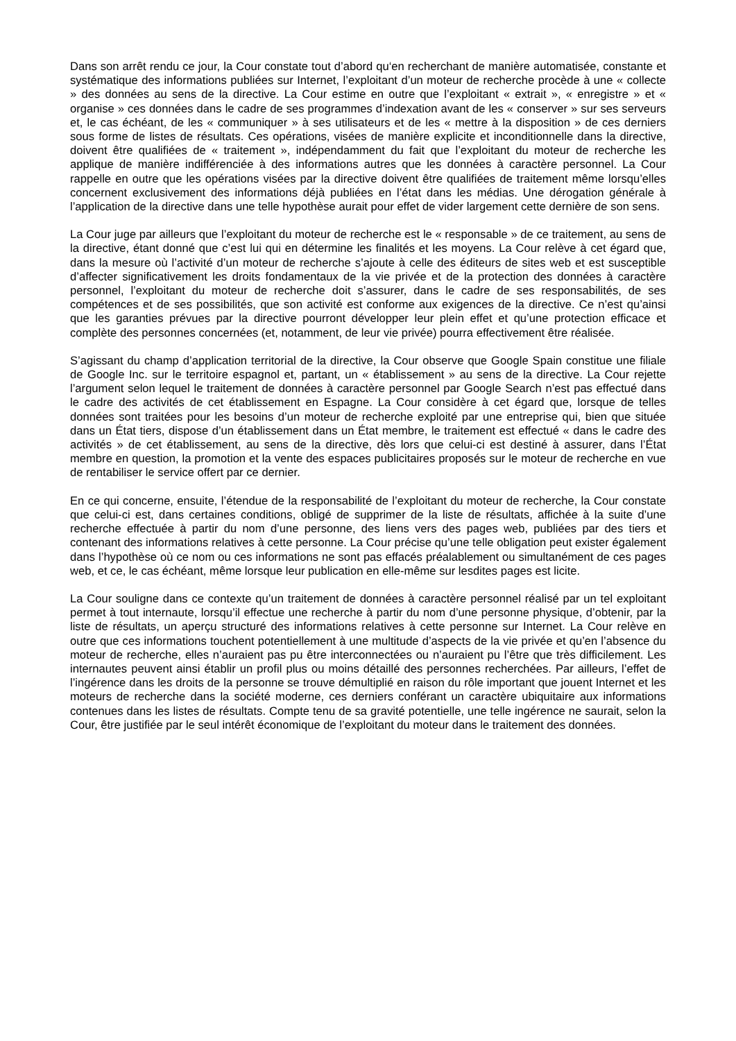Dans son arrêt rendu ce jour, la Cour constate tout d’abord qu‘en recherchant de manière automatisée, constante et systématique des informations publiées sur Internet, l’exploitant d’un moteur de recherche procède à une « collecte » des données au sens de la directive. La Cour estime en outre que l’exploitant « extrait », « enregistre » et « organise » ces données dans le cadre de ses programmes d’indexation avant de les « conserver » sur ses serveurs et, le cas échéant, de les « communiquer » à ses utilisateurs et de les « mettre à la disposition » de ces derniers sous forme de listes de résultats. Ces opérations, visées de manière explicite et inconditionnelle dans la directive, doivent être qualifiées de « traitement », indépendamment du fait que l’exploitant du moteur de recherche les applique de manière indifférenciée à des informations autres que les données à caractère personnel. La Cour rappelle en outre que les opérations visées par la directive doivent être qualifiées de traitement même lorsqu’elles concernent exclusivement des informations déjà publiées en l’état dans les médias. Une dérogation générale à l’application de la directive dans une telle hypothèse aurait pour effet de vider largement cette dernière de son sens.
La Cour juge par ailleurs que l’exploitant du moteur de recherche est le « responsable » de ce traitement, au sens de la directive, étant donné que c’est lui qui en détermine les finalités et les moyens. La Cour relève à cet égard que, dans la mesure où l’activité d’un moteur de recherche s’ajoute à celle des éditeurs de sites web et est susceptible d’affecter significativement les droits fondamentaux de la vie privée et de la protection des données à caractère personnel, l’exploitant du moteur de recherche doit s’assurer, dans le cadre de ses responsabilités, de ses compétences et de ses possibilités, que son activité est conforme aux exigences de la directive. Ce n’est qu’ainsi que les garanties prévues par la directive pourront développer leur plein effet et qu’une protection efficace et complète des personnes concernées (et, notamment, de leur vie privée) pourra effectivement être réalisée.
S’agissant du champ d’application territorial de la directive, la Cour observe que Google Spain constitue une filiale de Google Inc. sur le territoire espagnol et, partant, un « établissement » au sens de la directive. La Cour rejette l’argument selon lequel le traitement de données à caractère personnel par Google Search n’est pas effectué dans le cadre des activités de cet établissement en Espagne. La Cour considère à cet égard que, lorsque de telles données sont traitées pour les besoins d’un moteur de recherche exploité par une entreprise qui, bien que située dans un État tiers, dispose d’un établissement dans un État membre, le traitement est effectué « dans le cadre des activités » de cet établissement, au sens de la directive, dès lors que celui-ci est destiné à assurer, dans l’État membre en question, la promotion et la vente des espaces publicitaires proposés sur le moteur de recherche en vue de rentabiliser le service offert par ce dernier.
En ce qui concerne, ensuite, l’étendue de la responsabilité de l’exploitant du moteur de recherche, la Cour constate que celui-ci est, dans certaines conditions, obligé de supprimer de la liste de résultats, affichée à la suite d’une recherche effectuée à partir du nom d’une personne, des liens vers des pages web, publiées par des tiers et contenant des informations relatives à cette personne. La Cour précise qu’une telle obligation peut exister également dans l’hypothèse où ce nom ou ces informations ne sont pas effacés préalablement ou simultanément de ces pages web, et ce, le cas échéant, même lorsque leur publication en elle-même sur lesdites pages est licite.
La Cour souligne dans ce contexte qu’un traitement de données à caractère personnel réalisé par un tel exploitant permet à tout internaute, lorsqu’il effectue une recherche à partir du nom d’une personne physique, d’obtenir, par la liste de résultats, un aperçu structuré des informations relatives à cette personne sur Internet. La Cour relève en outre que ces informations touchent potentiellement à une multitude d’aspects de la vie privée et qu’en l’absence du moteur de recherche, elles n’auraient pas pu être interconnectées ou n’auraient pu l’être que très difficilement. Les internautes peuvent ainsi établir un profil plus ou moins détaillé des personnes recherchées. Par ailleurs, l’effet de l’ingérence dans les droits de la personne se trouve démultiplié en raison du rôle important que jouent Internet et les moteurs de recherche dans la société moderne, ces derniers conférant un caractère ubiquitaire aux informations contenues dans les listes de résultats. Compte tenu de sa gravité potentielle, une telle ingérence ne saurait, selon la Cour, être justifiée par le seul intérêt économique de l’exploitant du moteur dans le traitement des données.